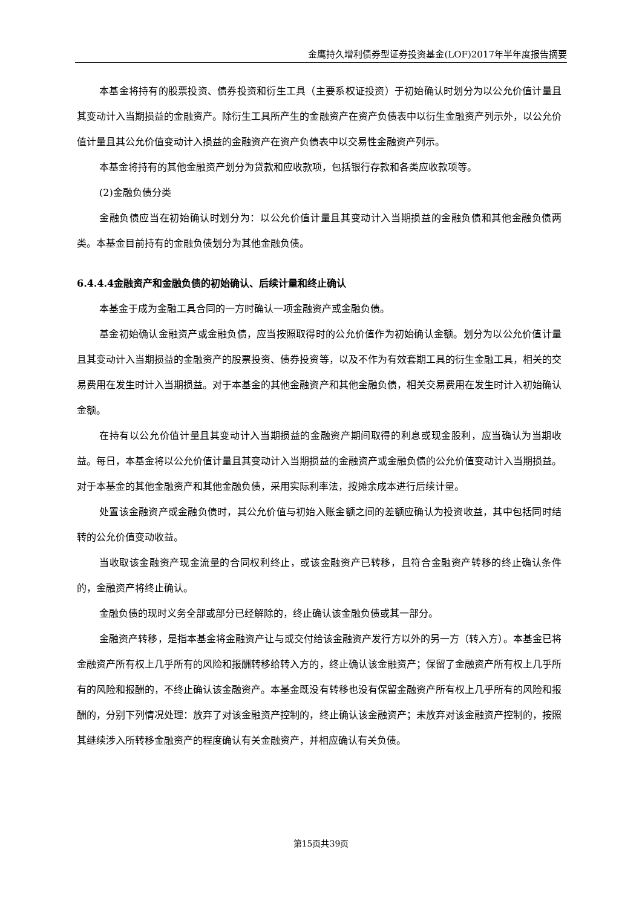金鹰持久增利债券型证券投资基金(LOF)2017年半年度报告摘要
本基金将持有的股票投资、债券投资和衍生工具（主要系权证投资）于初始确认时划分为以公允价值计量且其变动计入当期损益的金融资产。除衍生工具所产生的金融资产在资产负债表中以衍生金融资产列示外，以公允价值计量且其公允价值变动计入损益的金融资产在资产负债表中以交易性金融资产列示。
本基金将持有的其他金融资产划分为贷款和应收款项，包括银行存款和各类应收款项等。
(2)金融负债分类
金融负债应当在初始确认时划分为：以公允价值计量且其变动计入当期损益的金融负债和其他金融负债两类。本基金目前持有的金融负债划分为其他金融负债。
6.4.4.4金融资产和金融负债的初始确认、后续计量和终止确认
本基金于成为金融工具合同的一方时确认一项金融资产或金融负债。
基金初始确认金融资产或金融负债，应当按照取得时的公允价值作为初始确认金额。划分为以公允价值计量且其变动计入当期损益的金融资产的股票投资、债券投资等，以及不作为有效套期工具的衍生金融工具，相关的交易费用在发生时计入当期损益。对于本基金的其他金融资产和其他金融负债，相关交易费用在发生时计入初始确认金额。
在持有以公允价值计量且其变动计入当期损益的金融资产期间取得的利息或现金股利，应当确认为当期收益。每日，本基金将以公允价值计量且其变动计入当期损益的金融资产或金融负债的公允价值变动计入当期损益。对于本基金的其他金融资产和其他金融负债，采用实际利率法，按摊余成本进行后续计量。
处置该金融资产或金融负债时，其公允价值与初始入账金额之间的差额应确认为投资收益，其中包括同时结转的公允价值变动收益。
当收取该金融资产现金流量的合同权利终止，或该金融资产已转移，且符合金融资产转移的终止确认条件的，金融资产将终止确认。
金融负债的现时义务全部或部分已经解除的，终止确认该金融负债或其一部分。
金融资产转移，是指本基金将金融资产让与或交付给该金融资产发行方以外的另一方（转入方）。本基金已将金融资产所有权上几乎所有的风险和报酬转移给转入方的，终止确认该金融资产；保留了金融资产所有权上几乎所有的风险和报酬的，不终止确认该金融资产。本基金既没有转移也没有保留金融资产所有权上几乎所有的风险和报酬的，分别下列情况处理：放弃了对该金融资产控制的，终止确认该金融资产；未放弃对该金融资产控制的，按照其继续涉入所转移金融资产的程度确认有关金融资产，并相应确认有关负债。
第15页共39页